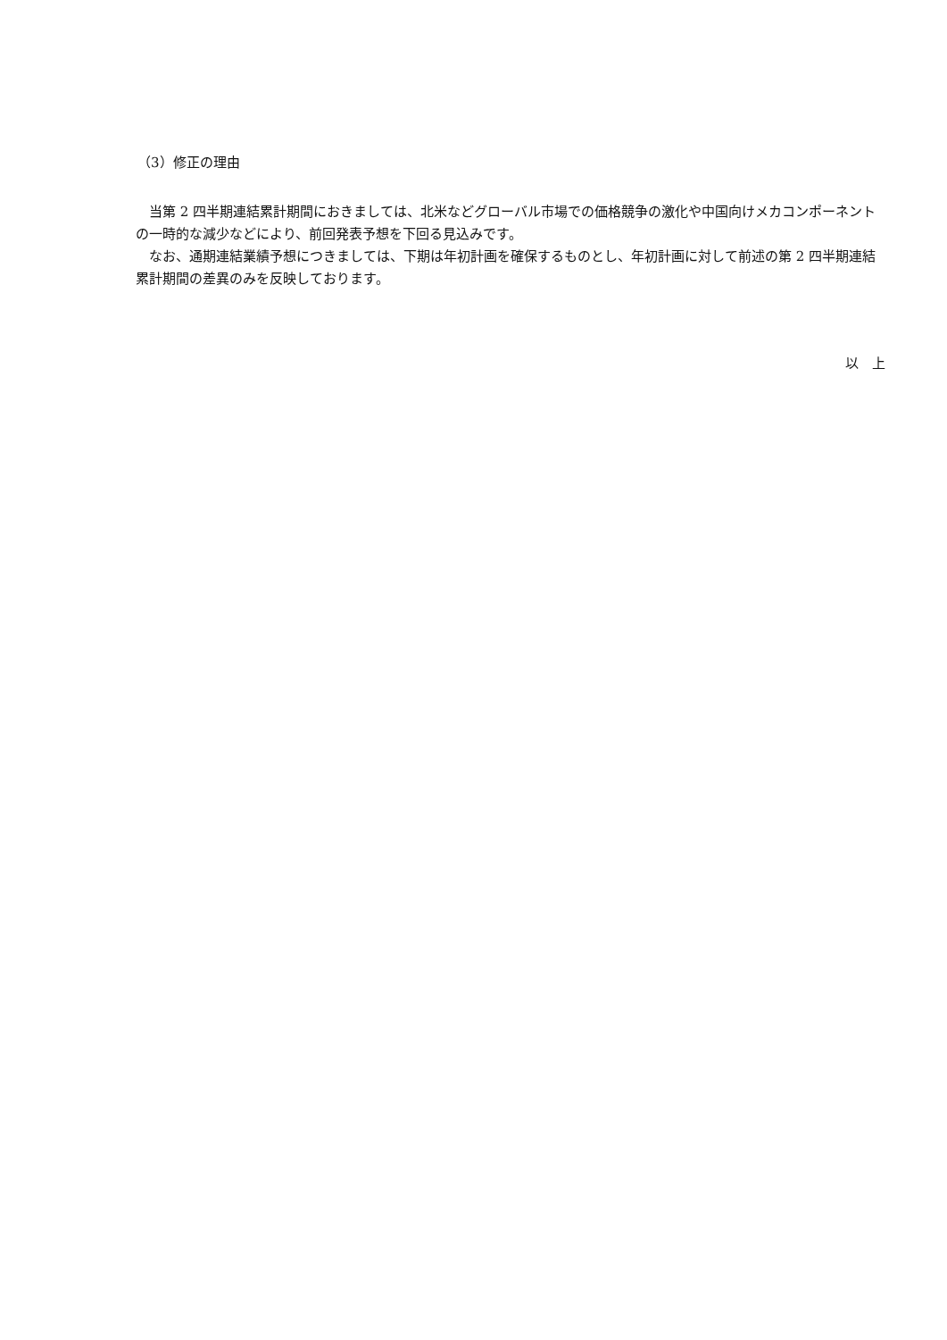（3）修正の理由
　当第 2 四半期連結累計期間におきましては、北米などグローバル市場での価格競争の激化や中国向けメカコンポーネントの一時的な減少などにより、前回発表予想を下回る見込みです。
　なお、通期連結業績予想につきましては、下期は年初計画を確保するものとし、年初計画に対して前述の第 2 四半期連結累計期間の差異のみを反映しております。
以　上